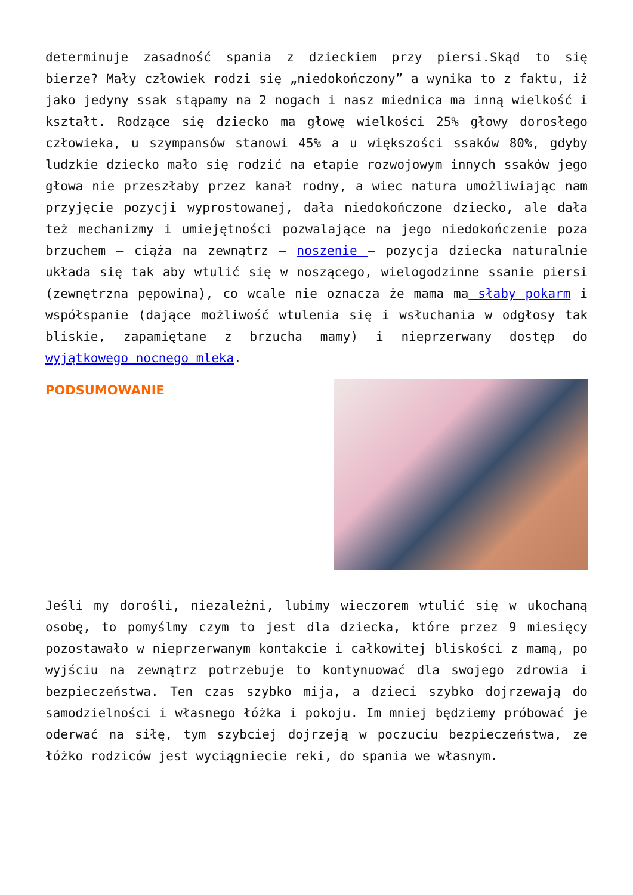determinuje zasadność spania z dzieckiem przy piersi.Skąd to się bierze? Mały człowiek rodzi się „niedokończony” a wynika to z faktu, iż jako jedyny ssak stąpamy na 2 nogach i nasz miednica ma inną wielkość i kształt. Rodzące się dziecko ma głowę wielkości 25% głowy dorosłego człowieka, u szympansów stanowi 45% a u większości ssaków 80%, gdyby ludzkie dziecko mało się rodzić na etapie rozwojowym innych ssaków jego głowa nie przeszłaby przez kanał rodny, a wiec natura umożliwiając nam przyjęcie pozycji wyprostowanej, dała niedokończone dziecko, ale dała też mechanizmy i umiejętności pozwalające na jego niedokończenie poza brzuchem – ciąża na zewnątrz – noszenie – pozycja dziecka naturalnie układa się tak aby wtulić się w noszącego, wielogodzinne ssanie piersi (zewnętrzna pępowina), co wcale nie oznacza że mama ma słaby pokarm i współspanie (dające możliwość wtulenia się i wsłuchania w odgłosy tak bliskie, zapamiętane z brzucha mamy) i nieprzerwany dostęp do wyjątkowego nocnego mleka.
PODSUMOWANIE
Jeśli my dorośli, niezależni, lubimy wieczorem wtulić się w ukochaną osobę, to pomyślmy czym to jest dla dziecka, które przez 9 miesięcy pozostawało w nieprzerwanym kontakcie i całkowitej bliskości z mamą, po wyjściu na zewnątrz potrzebuje to kontynuować dla swojego zdrowia i bezpieczeństwa. Ten czas szybko mija, a dzieci szybko dojrzewają do samodzielności i własnego łóżka i pokoju. Im mniej będziemy próbować je oderwać na siłę, tym szybciej dojrzeją w poczuciu bezpieczeństwa, ze łóżko rodziców jest wyciągniecie reki, do spania we własnym.